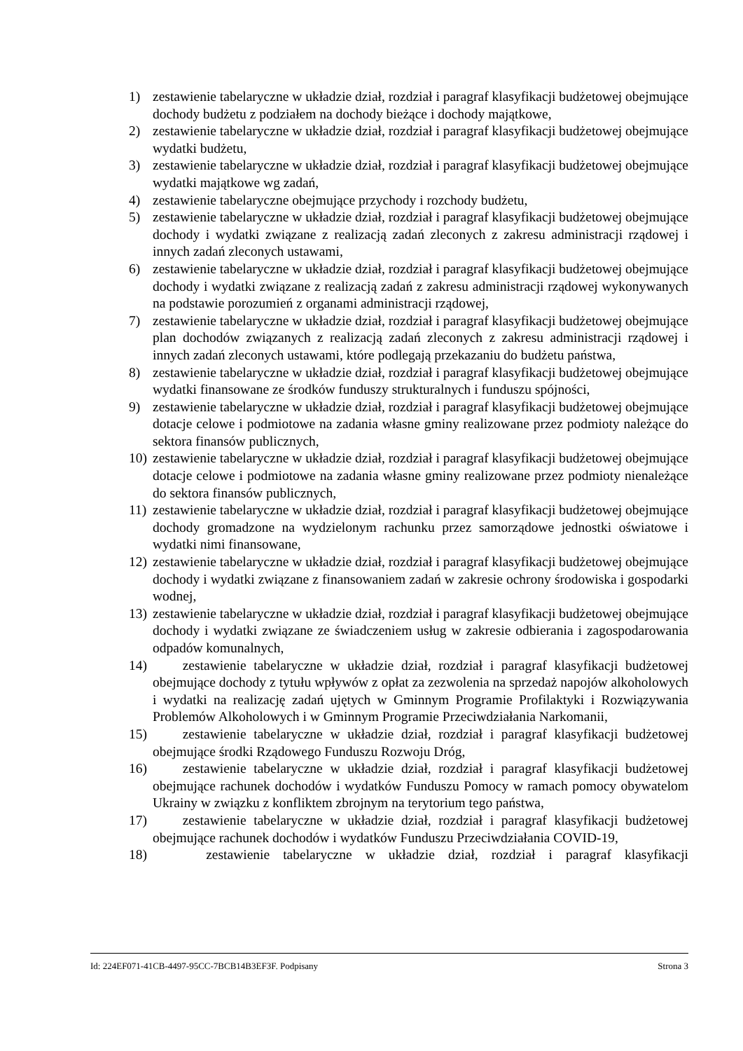1) zestawienie tabelaryczne w układzie dział, rozdział i paragraf klasyfikacji budżetowej obejmujące dochody budżetu z podziałem na dochody bieżące i dochody majątkowe,
2) zestawienie tabelaryczne w układzie dział, rozdział i paragraf klasyfikacji budżetowej obejmujące wydatki budżetu,
3) zestawienie tabelaryczne w układzie dział, rozdział i paragraf klasyfikacji budżetowej obejmujące wydatki majątkowe wg zadań,
4) zestawienie tabelaryczne obejmujące przychody i rozchody budżetu,
5) zestawienie tabelaryczne w układzie dział, rozdział i paragraf klasyfikacji budżetowej obejmujące dochody i wydatki związane z realizacją zadań zleconych z zakresu administracji rządowej i innych zadań zleconych ustawami,
6) zestawienie tabelaryczne w układzie dział, rozdział i paragraf klasyfikacji budżetowej obejmujące dochody i wydatki związane z realizacją zadań z zakresu administracji rządowej wykonywanych na podstawie porozumień z organami administracji rządowej,
7) zestawienie tabelaryczne w układzie dział, rozdział i paragraf klasyfikacji budżetowej obejmujące plan dochodów związanych z realizacją zadań zleconych z zakresu administracji rządowej i innych zadań zleconych ustawami, które podlegają przekazaniu do budżetu państwa,
8) zestawienie tabelaryczne w układzie dział, rozdział i paragraf klasyfikacji budżetowej obejmujące wydatki finansowane ze środków funduszy strukturalnych i funduszu spójności,
9) zestawienie tabelaryczne w układzie dział, rozdział i paragraf klasyfikacji budżetowej obejmujące dotacje celowe i podmiotowe na zadania własne gminy realizowane przez podmioty należące do sektora finansów publicznych,
10) zestawienie tabelaryczne w układzie dział, rozdział i paragraf klasyfikacji budżetowej obejmujące dotacje celowe i podmiotowe na zadania własne gminy realizowane przez podmioty nienależące do sektora finansów publicznych,
11) zestawienie tabelaryczne w układzie dział, rozdział i paragraf klasyfikacji budżetowej obejmujące dochody gromadzone na wydzielonym rachunku przez samorządowe jednostki oświatowe i wydatki nimi finansowane,
12) zestawienie tabelaryczne w układzie dział, rozdział i paragraf klasyfikacji budżetowej obejmujące dochody i wydatki związane z finansowaniem zadań w zakresie ochrony środowiska i gospodarki wodnej,
13) zestawienie tabelaryczne w układzie dział, rozdział i paragraf klasyfikacji budżetowej obejmujące dochody i wydatki związane ze świadczeniem usług w zakresie odbierania i zagospodarowania odpadów komunalnych,
14) zestawienie tabelaryczne w układzie dział, rozdział i paragraf klasyfikacji budżetowej obejmujące dochody z tytułu wpływów z opłat za zezwolenia na sprzedaż napojów alkoholowych i wydatki na realizację zadań ujętych w Gminnym Programie Profilaktyki i Rozwiązywania Problemów Alkoholowych i w Gminnym Programie Przeciwdziałania Narkomanii,
15) zestawienie tabelaryczne w układzie dział, rozdział i paragraf klasyfikacji budżetowej obejmujące środki Rządowego Funduszu Rozwoju Dróg,
16) zestawienie tabelaryczne w układzie dział, rozdział i paragraf klasyfikacji budżetowej obejmujące rachunek dochodów i wydatków Funduszu Pomocy w ramach pomocy obywatelom Ukrainy w związku z konfliktem zbrojnym na terytorium tego państwa,
17) zestawienie tabelaryczne w układzie dział, rozdział i paragraf klasyfikacji budżetowej obejmujące rachunek dochodów i wydatków Funduszu Przeciwdziałania COVID-19,
18) zestawienie tabelaryczne w układzie dział, rozdział i paragraf klasyfikacji
Id: 224EF071-41CB-4497-95CC-7BCB14B3EF3F. Podpisany Strona 3